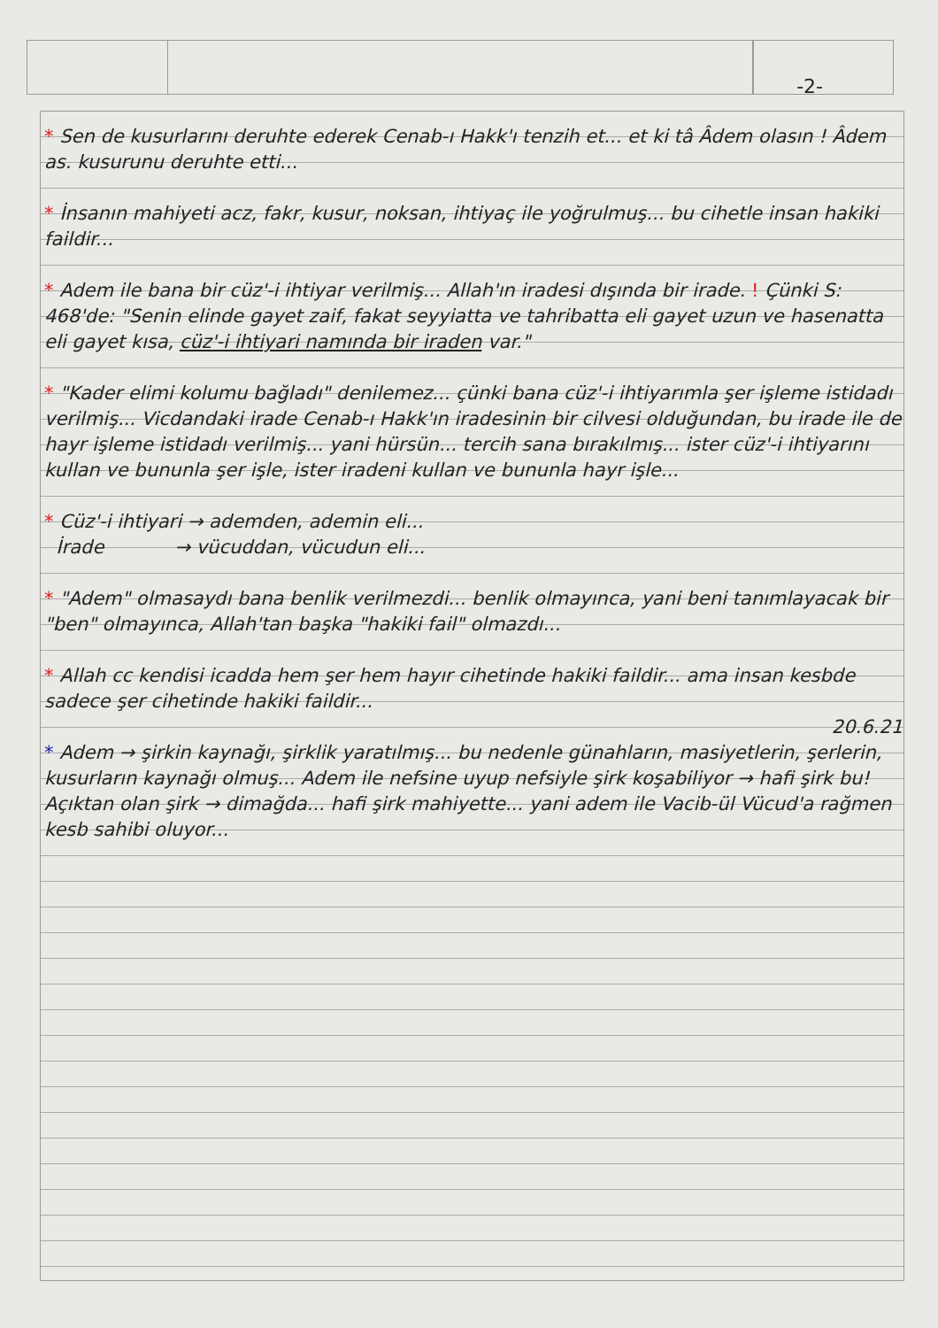-2-
* Sen de kusurlarını deruhte ederek Cenab-ı Hakk'ı tenzih et... et ki tâ Âdem olasın ! Âdem as. kusurunu deruhte etti...
* İnsanın mahiyeti acz, fakr, kusur, noksan, ihtiyaç ile yoğrulmuş... bu cihetle insan hakiki faildir...
* Adem ile bana bir cüz'-i ihtiyar verilmiş... Allah'ın iradesi dışında bir irade. ! Çünki S: 468'de: "Senin elinde gayet zaif, fakat seyyiatta ve tahribatta eli gayet uzun ve hasenatta eli gayet kısa, cüz'-i ihtiyari namında bir iraden var."
* "Kader elimi kolumu bağladı" denilemez... çünki bana cüz'-i ihtiyarımla şer işleme istidadı verilmiş... Vicdandaki irade Cenab-ı Hakk'ın iradesinin bir cilvesi olduğundan, bu irade ile de hayr işleme istidadı verilmiş... yani hürsün... tercih sana bırakılmış... ister cüz'-i ihtiyarını kullan ve bununla şer işle, ister iradeni kullan ve bununla hayr işle...
* Cüz'-i ihtiyari → ademden, ademin eli...
İrade → vücuddan, vücudun eli...
* "Adem" olmasaydı bana benlik verilmezdi... benlik olmayınca, yani beni tanımlayacak bir "ben" olmayınca, Allah'tan başka "hakiki fail" olmazdı...
* Allah cc kendisi icadda hem şer hem hayır cihetinde hakiki faildir... ama insan kesbde sadece şer cihetinde hakiki faildir...
20.6.21
* Adem → şirkin kaynağı, şirklik yaratılmış... bu nedenle günahların, masiyetlerin, şerlerin, kusurların kaynağı olmuş... Adem ile nefsine uyup nefsiyle şirk koşabiliyor → hafi şirk bu! Açıktan olan şirk → dimağda... hafi şirk mahiyette... yani adem ile Vacib-ül Vücud'a rağmen kesb sahibi oluyor...